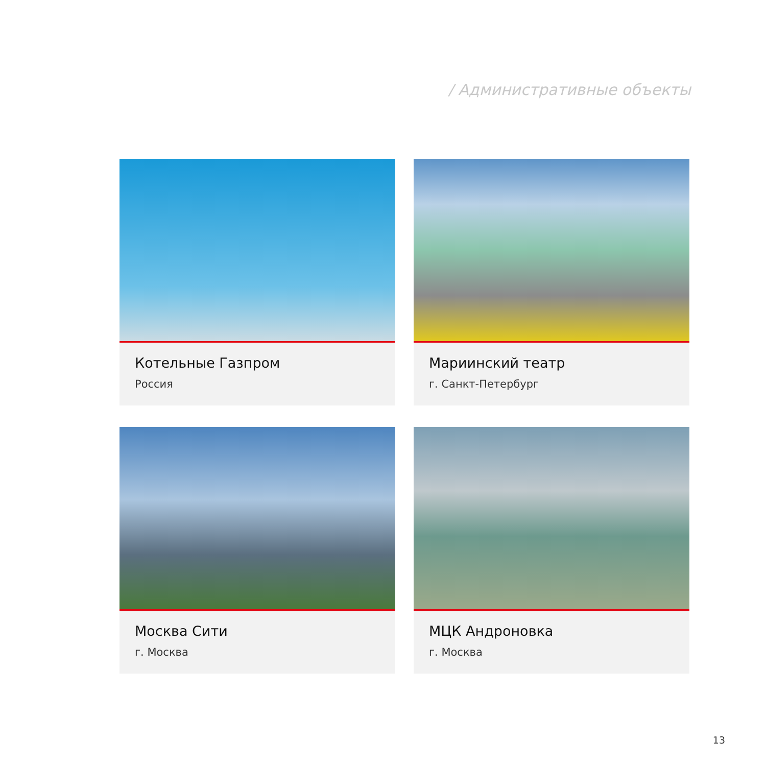/ Административные объекты
Котельные Газпром
Россия
Мариинский театр
г. Санкт-Петербург
Москва Сити
г. Москва
МЦК Андроновка
г. Москва
13